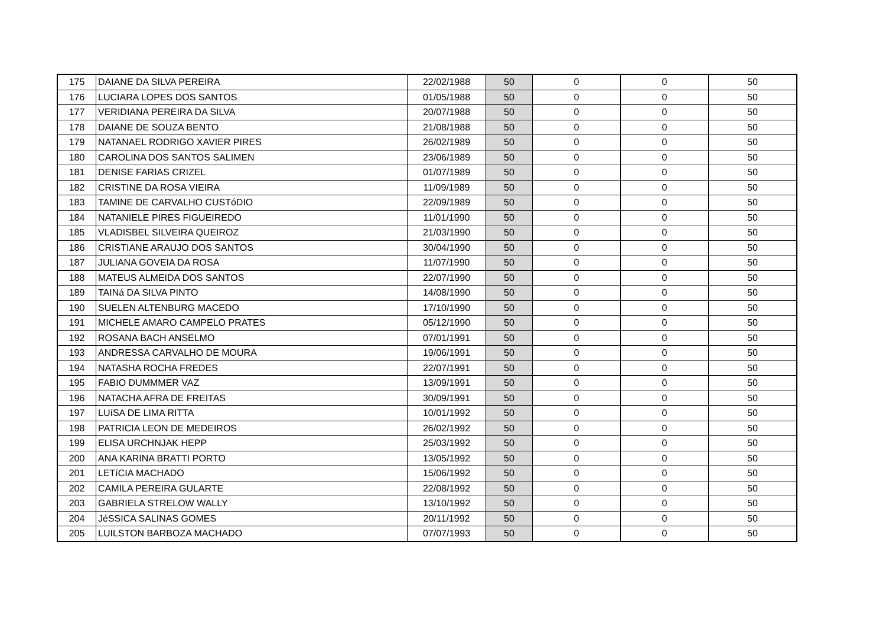| 175 | DAIANE DA SILVA PEREIRA | 22/02/1988 | 50 | 0 | 0 | 50 |
| 176 | LUCIARA LOPES DOS SANTOS | 01/05/1988 | 50 | 0 | 0 | 50 |
| 177 | VERIDIANA PEREIRA DA SILVA | 20/07/1988 | 50 | 0 | 0 | 50 |
| 178 | DAIANE DE SOUZA BENTO | 21/08/1988 | 50 | 0 | 0 | 50 |
| 179 | NATANAEL RODRIGO XAVIER PIRES | 26/02/1989 | 50 | 0 | 0 | 50 |
| 180 | CAROLINA DOS SANTOS SALIMEN | 23/06/1989 | 50 | 0 | 0 | 50 |
| 181 | DENISE FARIAS CRIZEL | 01/07/1989 | 50 | 0 | 0 | 50 |
| 182 | CRISTINE DA ROSA VIEIRA | 11/09/1989 | 50 | 0 | 0 | 50 |
| 183 | TAMINE DE CARVALHO CUSTóDIO | 22/09/1989 | 50 | 0 | 0 | 50 |
| 184 | NATANIELE PIRES FIGUEIREDO | 11/01/1990 | 50 | 0 | 0 | 50 |
| 185 | VLADISBEL SILVEIRA QUEIROZ | 21/03/1990 | 50 | 0 | 0 | 50 |
| 186 | CRISTIANE ARAUJO DOS SANTOS | 30/04/1990 | 50 | 0 | 0 | 50 |
| 187 | JULIANA GOVEIA DA ROSA | 11/07/1990 | 50 | 0 | 0 | 50 |
| 188 | MATEUS ALMEIDA DOS SANTOS | 22/07/1990 | 50 | 0 | 0 | 50 |
| 189 | TAINá DA SILVA PINTO | 14/08/1990 | 50 | 0 | 0 | 50 |
| 190 | SUELEN ALTENBURG MACEDO | 17/10/1990 | 50 | 0 | 0 | 50 |
| 191 | MICHELE AMARO CAMPELO PRATES | 05/12/1990 | 50 | 0 | 0 | 50 |
| 192 | ROSANA BACH ANSELMO | 07/01/1991 | 50 | 0 | 0 | 50 |
| 193 | ANDRESSA CARVALHO DE MOURA | 19/06/1991 | 50 | 0 | 0 | 50 |
| 194 | NATASHA ROCHA FREDES | 22/07/1991 | 50 | 0 | 0 | 50 |
| 195 | FABIO DUMMMER VAZ | 13/09/1991 | 50 | 0 | 0 | 50 |
| 196 | NATACHA AFRA DE FREITAS | 30/09/1991 | 50 | 0 | 0 | 50 |
| 197 | LUíSA DE LIMA RITTA | 10/01/1992 | 50 | 0 | 0 | 50 |
| 198 | PATRICIA LEON DE MEDEIROS | 26/02/1992 | 50 | 0 | 0 | 50 |
| 199 | ELISA URCHNJAK HEPP | 25/03/1992 | 50 | 0 | 0 | 50 |
| 200 | ANA KARINA BRATTI PORTO | 13/05/1992 | 50 | 0 | 0 | 50 |
| 201 | LETíCIA MACHADO | 15/06/1992 | 50 | 0 | 0 | 50 |
| 202 | CAMILA PEREIRA GULARTE | 22/08/1992 | 50 | 0 | 0 | 50 |
| 203 | GABRIELA STRELOW WALLY | 13/10/1992 | 50 | 0 | 0 | 50 |
| 204 | JéSSICA SALINAS GOMES | 20/11/1992 | 50 | 0 | 0 | 50 |
| 205 | LUILSTON BARBOZA MACHADO | 07/07/1993 | 50 | 0 | 0 | 50 |